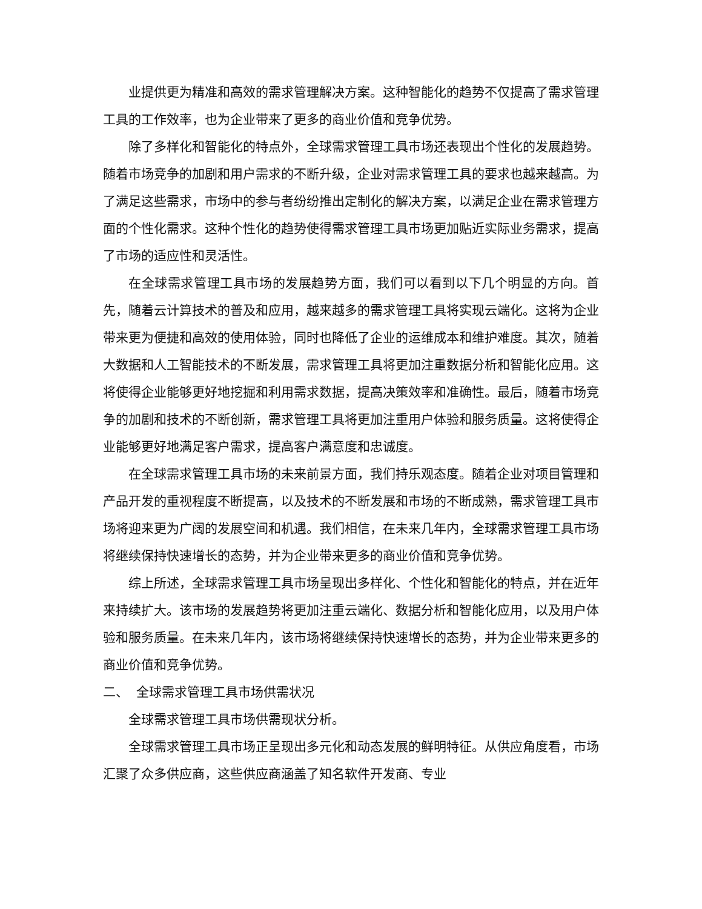业提供更为精准和高效的需求管理解决方案。这种智能化的趋势不仅提高了需求管理工具的工作效率，也为企业带来了更多的商业价值和竞争优势。
除了多样化和智能化的特点外，全球需求管理工具市场还表现出个性化的发展趋势。随着市场竞争的加剧和用户需求的不断升级，企业对需求管理工具的要求也越来越高。为了满足这些需求，市场中的参与者纷纷推出定制化的解决方案，以满足企业在需求管理方面的个性化需求。这种个性化的趋势使得需求管理工具市场更加贴近实际业务需求，提高了市场的适应性和灵活性。
在全球需求管理工具市场的发展趋势方面，我们可以看到以下几个明显的方向。首先，随着云计算技术的普及和应用，越来越多的需求管理工具将实现云端化。这将为企业带来更为便捷和高效的使用体验，同时也降低了企业的运维成本和维护难度。其次，随着大数据和人工智能技术的不断发展，需求管理工具将更加注重数据分析和智能化应用。这将使得企业能够更好地挖掘和利用需求数据，提高决策效率和准确性。最后，随着市场竞争的加剧和技术的不断创新，需求管理工具将更加注重用户体验和服务质量。这将使得企业能够更好地满足客户需求，提高客户满意度和忠诚度。
在全球需求管理工具市场的未来前景方面，我们持乐观态度。随着企业对项目管理和产品开发的重视程度不断提高，以及技术的不断发展和市场的不断成熟，需求管理工具市场将迎来更为广阔的发展空间和机遇。我们相信，在未来几年内，全球需求管理工具市场将继续保持快速增长的态势，并为企业带来更多的商业价值和竞争优势。
综上所述，全球需求管理工具市场呈现出多样化、个性化和智能化的特点，并在近年来持续扩大。该市场的发展趋势将更加注重云端化、数据分析和智能化应用，以及用户体验和服务质量。在未来几年内，该市场将继续保持快速增长的态势，并为企业带来更多的商业价值和竞争优势。
二、 全球需求管理工具市场供需状况
全球需求管理工具市场供需现状分析。
全球需求管理工具市场正呈现出多元化和动态发展的鲜明特征。从供应角度看，市场汇聚了众多供应商，这些供应商涵盖了知名软件开发商、专业